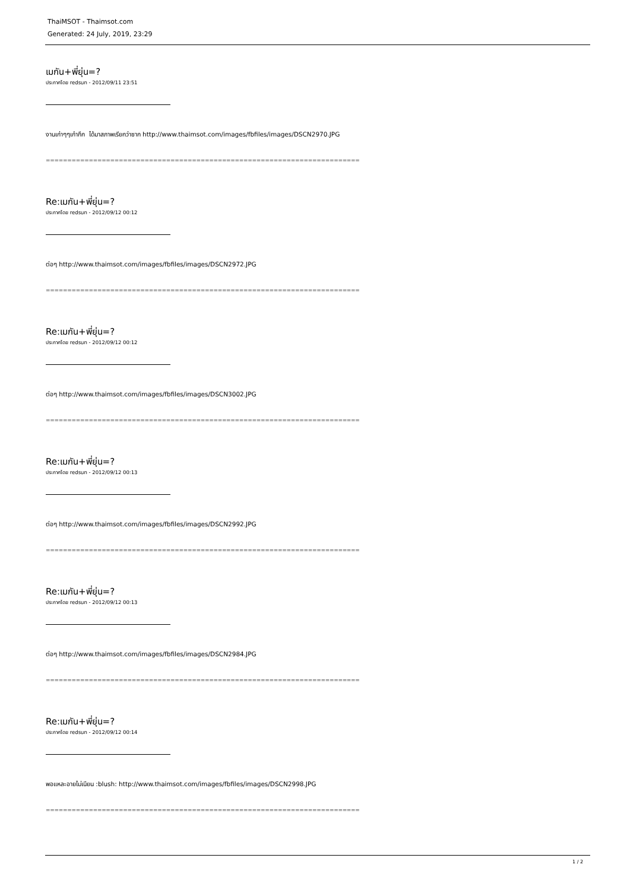ThaiMSOT - Thaimsot.com
Generated: 24 July, 2019, 23:29
เมกัน+พี่ยุ่น=?
ประกาศโดย redsun - 2012/09/11 23:51
งานเก่าๆๆเก๋ากึก ได้มาสภาพเรียกว่าซาก http://www.thaimsot.com/images/fbfiles/images/DSCN2970.JPG
=========================================================================
Re:เมกัน+พี่ยุ่น=?
ประกาศโดย redsun - 2012/09/12 00:12
ต่อๆ http://www.thaimsot.com/images/fbfiles/images/DSCN2972.JPG
=========================================================================
Re:เมกัน+พี่ยุ่น=?
ประกาศโดย redsun - 2012/09/12 00:12
ต่อๆ http://www.thaimsot.com/images/fbfiles/images/DSCN3002.JPG
=========================================================================
Re:เมกัน+พี่ยุ่น=?
ประกาศโดย redsun - 2012/09/12 00:13
ต่อๆ http://www.thaimsot.com/images/fbfiles/images/DSCN2992.JPG
=========================================================================
Re:เมกัน+พี่ยุ่น=?
ประกาศโดย redsun - 2012/09/12 00:13
ต่อๆ http://www.thaimsot.com/images/fbfiles/images/DSCN2984.JPG
=========================================================================
Re:เมกัน+พี่ยุ่น=?
ประกาศโดย redsun - 2012/09/12 00:14
พอแหละอายไม่เนียน :blush: http://www.thaimsot.com/images/fbfiles/images/DSCN2998.JPG
=========================================================================
1 / 2